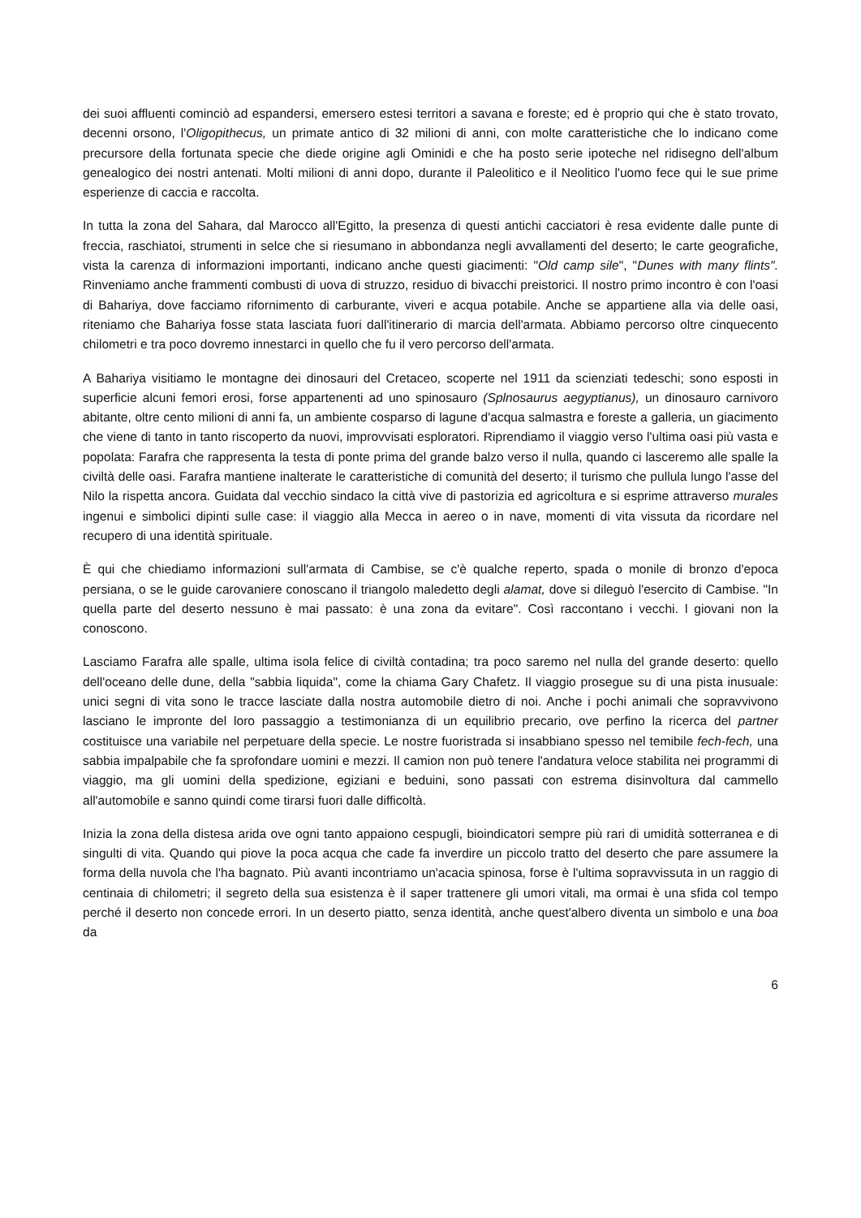dei suoi affluenti cominciò ad espandersi, emersero estesi territori a savana e foreste; ed è proprio qui che è stato trovato, decenni orsono, l'Oligopithecus, un primate antico di 32 milioni di anni, con molte caratteristiche che lo indicano come precursore della fortunata specie che diede origine agli Ominidi e che ha posto serie ipoteche nel ridisegno dell'album genealogico dei nostri antenati. Molti milioni di anni dopo, durante il Paleolitico e il Neolitico l'uomo fece qui le sue prime esperienze di caccia e raccolta.
In tutta la zona del Sahara, dal Marocco all'Egitto, la presenza di questi antichi cacciatori è resa evidente dalle punte di freccia, raschiatoi, strumenti in selce che si riesumano in abbondanza negli avvallamenti del deserto; le carte geografiche, vista la carenza di informazioni importanti, indicano anche questi giacimenti: "Old camp sile", "Dunes with many flints". Rinveniamo anche frammenti combusti di uova di struzzo, residuo di bivacchi preistorici. Il nostro primo incontro è con l'oasi di Bahariya, dove facciamo rifornimento di carburante, viveri e acqua potabile. Anche se appartiene alla via delle oasi, riteniamo che Bahariya fosse stata lasciata fuori dall'itinerario di marcia dell'armata. Abbiamo percorso oltre cinquecento chilometri e tra poco dovremo innestarci in quello che fu il vero percorso dell'armata.
A Bahariya visitiamo le montagne dei dinosauri del Cretaceo, scoperte nel 1911 da scienziati tedeschi; sono esposti in superficie alcuni femori erosi, forse appartenenti ad uno spinosauro (Splnosaurus aegyptianus), un dinosauro carnivoro abitante, oltre cento milioni di anni fa, un ambiente cosparso di lagune d'acqua salmastra e foreste a galleria, un giacimento che viene di tanto in tanto riscoperto da nuovi, improvvisati esploratori. Riprendiamo il viaggio verso l'ultima oasi più vasta e popolata: Farafra che rappresenta la testa di ponte prima del grande balzo verso il nulla, quando ci lasceremo alle spalle la civiltà delle oasi. Farafra mantiene inalterate le caratteristiche di comunità del deserto; il turismo che pullula lungo l'asse del Nilo la rispetta ancora. Guidata dal vecchio sindaco la città vive di pastorizia ed agricoltura e si esprime attraverso murales ingenui e simbolici dipinti sulle case: il viaggio alla Mecca in aereo o in nave, momenti di vita vissuta da ricordare nel recupero di una identità spirituale.
È qui che chiediamo informazioni sull'armata di Cambise, se c'è qualche reperto, spada o monile di bronzo d'epoca persiana, o se le guide carovaniere conoscano il triangolo maledetto degli alamat, dove si dileguò l'esercito di Cambise. "In quella parte del deserto nessuno è mai passato: è una zona da evitare". Così raccontano i vecchi. l giovani non la conoscono.
Lasciamo Farafra alle spalle, ultima isola felice di civiltà contadina; tra poco saremo nel nulla del grande deserto: quello dell'oceano delle dune, della "sabbia liquida", come la chiama Gary Chafetz. Il viaggio prosegue su di una pista inusuale: unici segni di vita sono le tracce lasciate dalla nostra automobile dietro di noi. Anche i pochi animali che sopravvivono lasciano le impronte del loro passaggio a testimonianza di un equilibrio precario, ove perfino la ricerca del partner costituisce una variabile nel perpetuare della specie. Le nostre fuoristrada si insabbiano spesso nel temibile fech-fech, una sabbia impalpabile che fa sprofondare uomini e mezzi. Il camion non può tenere l'andatura veloce stabilita nei programmi di viaggio, ma gli uomini della spedizione, egiziani e beduini, sono passati con estrema disinvoltura dal cammello all'automobile e sanno quindi come tirarsi fuori dalle difficoltà.
Inizia la zona della distesa arida ove ogni tanto appaiono cespugli, bioindicatori sempre più rari di umidità sotterranea e di singulti di vita. Quando qui piove la poca acqua che cade fa inverdire un piccolo tratto del deserto che pare assumere la forma della nuvola che l'ha bagnato. Più avanti incontriamo un'acacia spinosa, forse è l'ultima sopravvissuta in un raggio di centinaia di chilometri; il segreto della sua esistenza è il saper trattenere gli umori vitali, ma ormai è una sfida col tempo perché il deserto non concede errori. In un deserto piatto, senza identità, anche quest'albero diventa un simbolo e una boa da
6